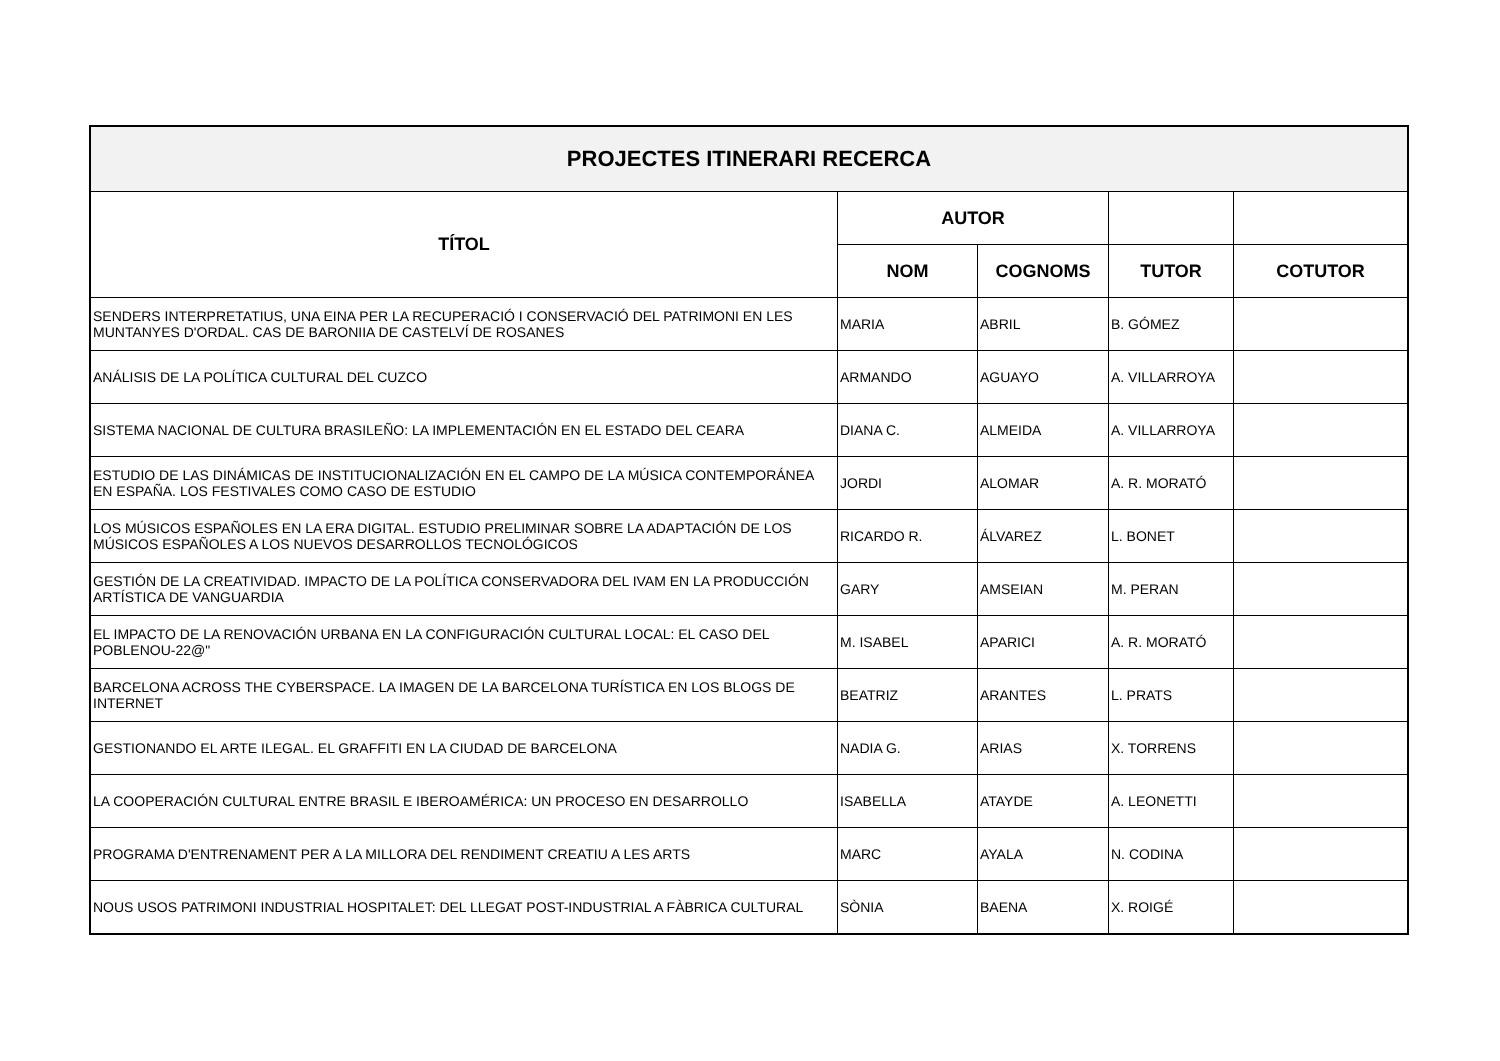| PROJECTES ITINERARI RECERCA | | | | |
| --- | --- | --- | --- | --- |
| TÍTOL | AUTOR | | | |
| | NOM | COGNOMS | TUTOR | COTUTOR |
| SENDERS INTERPRETATIUS, UNA EINA PER LA RECUPERACIÓ I CONSERVACIÓ DEL PATRIMONI EN LES MUNTANYES D'ORDAL. CAS DE BARONIIA DE CASTELVÍ DE ROSANES | MARIA | ABRIL | B. GÓMEZ | |
| ANÁLISIS DE LA POLÍTICA CULTURAL DEL CUZCO | ARMANDO | AGUAYO | A. VILLARROYA | |
| SISTEMA NACIONAL DE CULTURA BRASILEÑO: LA IMPLEMENTACIÓN EN EL ESTADO DEL CEARA | DIANA C. | ALMEIDA | A. VILLARROYA | |
| ESTUDIO DE LAS DINÁMICAS DE INSTITUCIONALIZACIÓN EN EL CAMPO DE LA MÚSICA CONTEMPORÁNEA EN ESPAÑA. LOS FESTIVALES COMO CASO DE ESTUDIO | JORDI | ALOMAR | A. R. MORATÓ | |
| LOS MÚSICOS ESPAÑOLES EN LA ERA DIGITAL. ESTUDIO PRELIMINAR SOBRE LA ADAPTACIÓN DE LOS MÚSICOS ESPAÑOLES A LOS NUEVOS DESARROLLOS TECNOLÓGICOS | RICARDO R. | ÁLVAREZ | L. BONET | |
| GESTIÓN DE LA CREATIVIDAD. IMPACTO DE LA POLÍTICA CONSERVADORA DEL IVAM EN LA PRODUCCIÓN ARTÍSTICA DE VANGUARDIA | GARY | AMSEIAN | M. PERAN | |
| EL IMPACTO DE LA RENOVACIÓN URBANA EN LA CONFIGURACIÓN CULTURAL LOCAL: EL CASO DEL POBLENOU-22@" | M. ISABEL | APARICI | A. R. MORATÓ | |
| BARCELONA ACROSS THE CYBERSPACE. LA IMAGEN DE LA BARCELONA TURÍSTICA EN LOS BLOGS DE INTERNET | BEATRIZ | ARANTES | L. PRATS | |
| GESTIONANDO EL ARTE ILEGAL. EL GRAFFITI EN LA CIUDAD DE BARCELONA | NADIA G. | ARIAS | X. TORRENS | |
| LA COOPERACIÓN CULTURAL ENTRE BRASIL E IBEROAMÉRICA: UN PROCESO EN DESARROLLO | ISABELLA | ATAYDE | A. LEONETTI | |
| PROGRAMA D'ENTRENAMENT PER A LA MILLORA DEL RENDIMENT CREATIU A LES ARTS | MARC | AYALA | N. CODINA | |
| NOUS USOS PATRIMONI INDUSTRIAL HOSPITALET: DEL LLEGAT POST-INDUSTRIAL A FÀBRICA CULTURAL | SÒNIA | BAENA | X. ROIGÉ | |